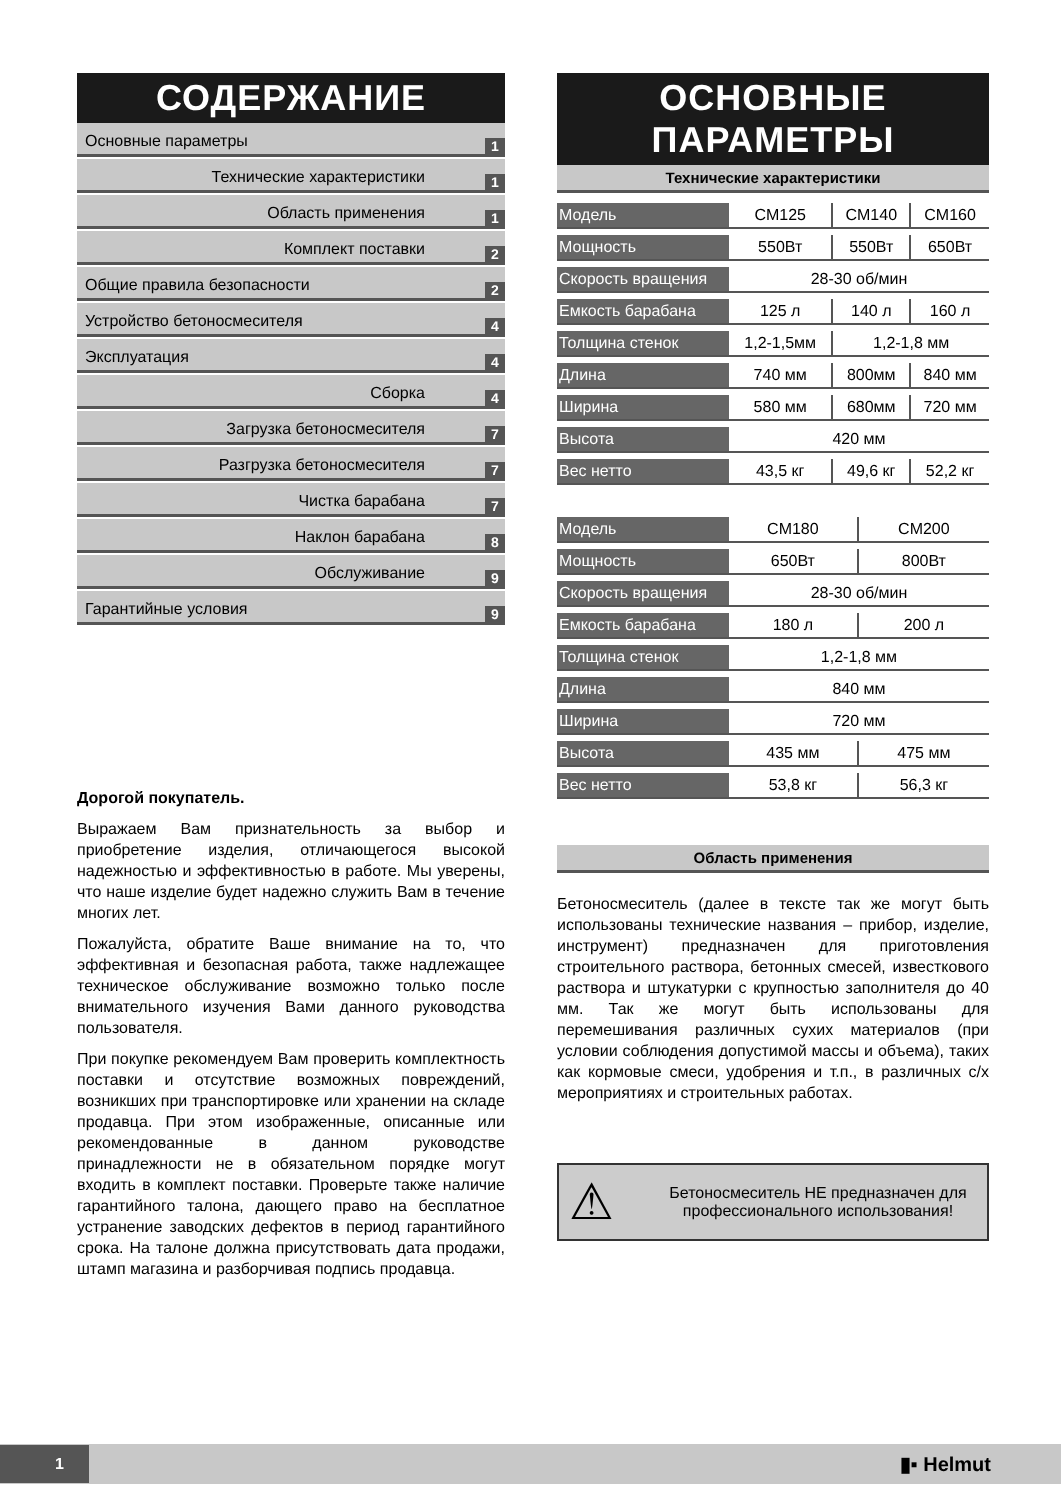СОДЕРЖАНИЕ
Основные параметры 1
Технические характеристики 1
Область применения 1
Комплект поставки 2
Общие правила безопасности 2
Устройство бетоносмесителя 4
Эксплуатация 4
Сборка 4
Загрузка бетоносмесителя 7
Разгрузка бетоносмесителя 7
Чистка барабана 7
Наклон барабана 8
Обслуживание 9
Гарантийные условия 9
Дорогой покупатель.
Выражаем Вам признательность за выбор и приобретение изделия, отличающегося высокой надежностью и эффективностью в работе. Мы уверены, что наше изделие будет надежно служить Вам в течение многих лет.
Пожалуйста, обратите Ваше внимание на то, что эффективная и безопасная работа, также надлежащее техническое обслуживание возможно только после внимательного изучения Вами данного руководства пользователя.
При покупке рекомендуем Вам проверить комплектность поставки и отсутствие возможных повреждений, возникших при транспортировке или хранении на складе продавца. При этом изображенные, описанные или рекомендованные в данном руководстве принадлежности не в обязательном порядке могут входить в комплект поставки. Проверьте также наличие гарантийного талона, дающего право на бесплатное устранение заводских дефектов в период гарантийного срока. На талоне должна присутствовать дата продажи, штамп магазина и разборчивая подпись продавца.
ОСНОВНЫЕ
ПАРАМЕТРЫ
Технические характеристики
| Модель | CM125 | CM140 | CM160 |
| Мощность | 550Вт | 550Вт | 650Вт |
| Скорость вращения | 28-30 об/мин | | |
| Емкость барабана | 125 л | 140 л | 160 л |
| Толщина стенок | 1,2-1,5мм | 1,2-1,8 мм | |
| Длина | 740 мм | 800мм | 840 мм |
| Ширина | 580 мм | 680мм | 720 мм |
| Высота | 420 мм | | |
| Вес нетто | 43,5 кг | 49,6 кг | 52,2 кг |
| Модель | CM180 | CM200 |
| Мощность | 650Вт | 800Вт |
| Скорость вращения | 28-30 об/мин | |
| Емкость барабана | 180 л | 200 л |
| Толщина стенок | 1,2-1,8 мм | |
| Длина | 840 мм | |
| Ширина | 720 мм | |
| Высота | 435 мм | 475 мм |
| Вес нетто | 53,8 кг | 56,3 кг |
Область применения
Бетоносмеситель (далее в тексте так же могут быть использованы технические названия – прибор, изделие, инструмент) предназначен для приготовления строительного раствора, бетонных смесей, известкового раствора и штукатурки с крупностью заполнителя до 40 мм. Так же могут быть использованы для перемешивания различных сухих материалов (при условии соблюдения допустимой массы и объема), таких как кормовые смеси, удобрения и т.п., в различных с/х мероприятиях и строительных работах.
⚠ Бетоносмеситель НЕ предназначен для профессионального использования!
1 ▮▪ Helmut